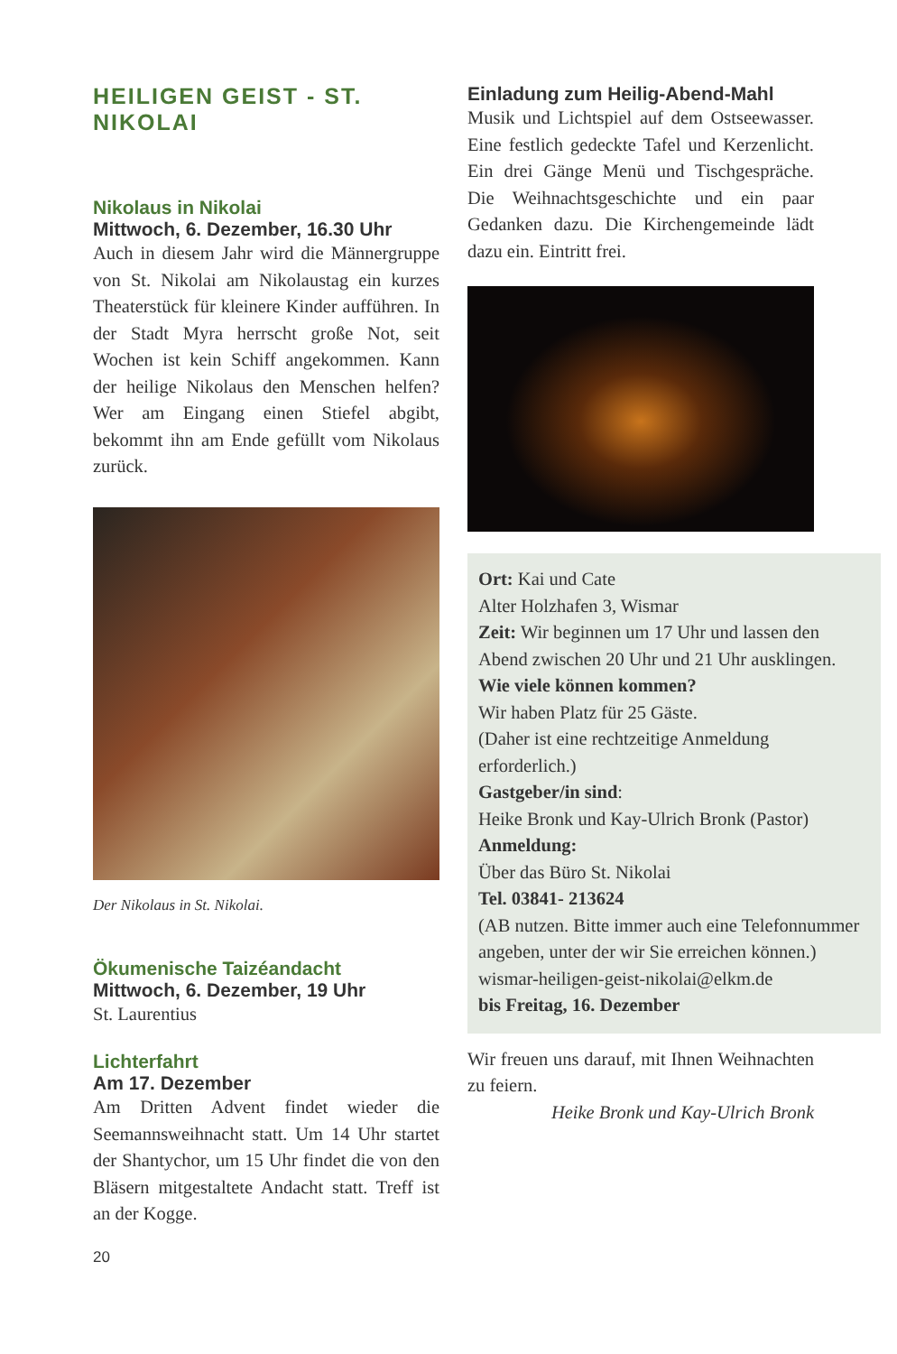HEILIGEN GEIST - ST. NIKOLAI
Nikolaus in Nikolai
Mittwoch, 6. Dezember, 16.30 Uhr
Auch in diesem Jahr wird die Männergruppe von St. Nikolai am Nikolaustag ein kurzes Theaterstück für kleinere Kinder aufführen. In der Stadt Myra herrscht große Not, seit Wochen ist kein Schiff angekommen. Kann der heilige Nikolaus den Menschen helfen? Wer am Eingang einen Stiefel abgibt, bekommt ihn am Ende gefüllt vom Nikolaus zurück.
Der Nikolaus in St. Nikolai.
Ökumenische Taizéandacht
Mittwoch, 6. Dezember, 19 Uhr
St. Laurentius
Lichterfahrt
Am 17. Dezember
Am Dritten Advent findet wieder die Seemannsweihnacht statt. Um 14 Uhr startet der Shantychor, um 15 Uhr findet die von den Bläsern mitgestaltete Andacht statt. Treff ist an der Kogge.
Einladung zum Heilig-Abend-Mahl
Musik und Lichtspiel auf dem Ostseewasser. Eine festlich gedeckte Tafel und Kerzenlicht. Ein drei Gänge Menü und Tischgespräche. Die Weihnachtsgeschichte und ein paar Gedanken dazu. Die Kirchengemeinde lädt dazu ein. Eintritt frei.
Ort: Kai und Cate
Alter Holzhafen 3, Wismar
Zeit: Wir beginnen um 17 Uhr und lassen den Abend zwischen 20 Uhr und 21 Uhr ausklingen.
Wie viele können kommen?
Wir haben Platz für 25 Gäste.
(Daher ist eine rechtzeitige Anmeldung erforderlich.)
Gastgeber/in sind:
Heike Bronk und Kay-Ulrich Bronk (Pastor)
Anmeldung:
Über das Büro St. Nikolai
Tel. 03841- 213624
(AB nutzen. Bitte immer auch eine Telefonnummer angeben, unter der wir Sie erreichen können.)
wismar-heiligen-geist-nikolai@elkm.de
bis Freitag, 16. Dezember
Wir freuen uns darauf, mit Ihnen Weihnachten zu feiern.
Heike Bronk und Kay-Ulrich Bronk
20